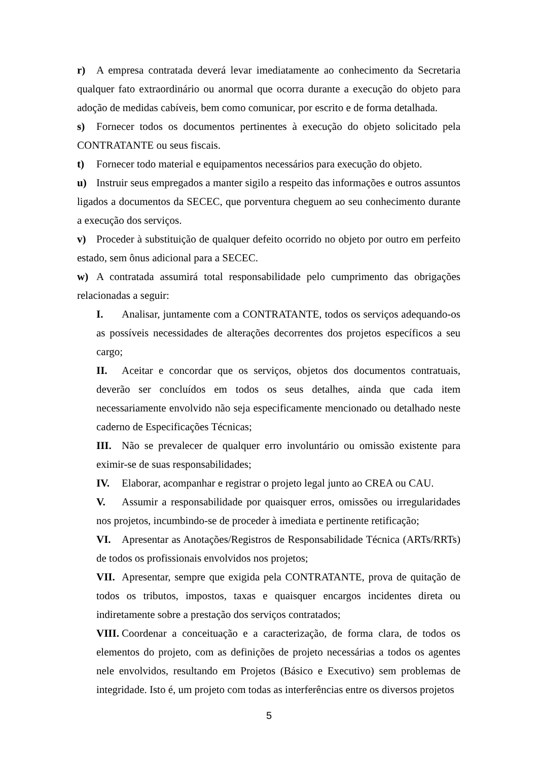r) A empresa contratada deverá levar imediatamente ao conhecimento da Secretaria qualquer fato extraordinário ou anormal que ocorra durante a execução do objeto para adoção de medidas cabíveis, bem como comunicar, por escrito e de forma detalhada.
s) Fornecer todos os documentos pertinentes à execução do objeto solicitado pela CONTRATANTE ou seus fiscais.
t) Fornecer todo material e equipamentos necessários para execução do objeto.
u) Instruir seus empregados a manter sigilo a respeito das informações e outros assuntos ligados a documentos da SECEC, que porventura cheguem ao seu conhecimento durante a execução dos serviços.
v) Proceder à substituição de qualquer defeito ocorrido no objeto por outro em perfeito estado, sem ônus adicional para a SECEC.
w) A contratada assumirá total responsabilidade pelo cumprimento das obrigações relacionadas a seguir:
I. Analisar, juntamente com a CONTRATANTE, todos os serviços adequando-os as possíveis necessidades de alterações decorrentes dos projetos específicos a seu cargo;
II. Aceitar e concordar que os serviços, objetos dos documentos contratuais, deverão ser concluídos em todos os seus detalhes, ainda que cada item necessariamente envolvido não seja especificamente mencionado ou detalhado neste caderno de Especificações Técnicas;
III. Não se prevalecer de qualquer erro involuntário ou omissão existente para eximir-se de suas responsabilidades;
IV. Elaborar, acompanhar e registrar o projeto legal junto ao CREA ou CAU.
V. Assumir a responsabilidade por quaisquer erros, omissões ou irregularidades nos projetos, incumbindo-se de proceder à imediata e pertinente retificação;
VI. Apresentar as Anotações/Registros de Responsabilidade Técnica (ARTs/RRTs) de todos os profissionais envolvidos nos projetos;
VII. Apresentar, sempre que exigida pela CONTRATANTE, prova de quitação de todos os tributos, impostos, taxas e quaisquer encargos incidentes direta ou indiretamente sobre a prestação dos serviços contratados;
VIII. Coordenar a conceituação e a caracterização, de forma clara, de todos os elementos do projeto, com as definições de projeto necessárias a todos os agentes nele envolvidos, resultando em Projetos (Básico e Executivo) sem problemas de integridade. Isto é, um projeto com todas as interferências entre os diversos projetos
5